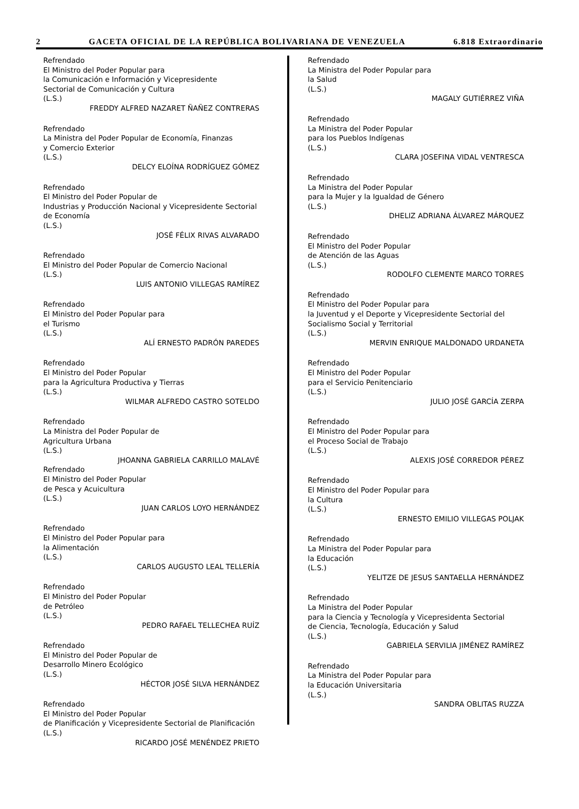2 GACETA OFICIAL DE LA REPÚBLICA BOLIVARIANA DE VENEZUELA 6.818 Extraordinario
Refrendado
El Ministro del Poder Popular para
la Comunicación e Información y Vicepresidente
Sectorial de Comunicación y Cultura
(L.S.)
FREDDY ALFRED NAZARET ÑAÑEZ CONTRERAS
Refrendado
La Ministra del Poder Popular de Economía, Finanzas
y Comercio Exterior
(L.S.)
DELCY ELOÍNA RODRÍGUEZ GÓMEZ
Refrendado
El Ministro del Poder Popular de
Industrias y Producción Nacional y Vicepresidente Sectorial
de Economía
(L.S.)
JOSÉ FÉLIX RIVAS ALVARADO
Refrendado
El Ministro del Poder Popular de Comercio Nacional
(L.S.)
LUIS ANTONIO VILLEGAS RAMÍREZ
Refrendado
El Ministro del Poder Popular para
el Turismo
(L.S.)
ALÍ ERNESTO PADRÓN PAREDES
Refrendado
El Ministro del Poder Popular
para la Agricultura Productiva y Tierras
(L.S.)
WILMAR ALFREDO CASTRO SOTELDO
Refrendado
La Ministra del Poder Popular de
Agricultura Urbana
(L.S.)
JHOANNA GABRIELA CARRILLO MALAVÉ
Refrendado
El Ministro del Poder Popular
de Pesca y Acuicultura
(L.S.)
JUAN CARLOS LOYO HERNÁNDEZ
Refrendado
El Ministro del Poder Popular para
la Alimentación
(L.S.)
CARLOS AUGUSTO LEAL TELLERÍA
Refrendado
El Ministro del Poder Popular
de Petróleo
(L.S.)
PEDRO RAFAEL TELLECHEA RUÍZ
Refrendado
El Ministro del Poder Popular de
Desarrollo Minero Ecológico
(L.S.)
HÉCTOR JOSÉ SILVA HERNÁNDEZ
Refrendado
El Ministro del Poder Popular
de Planificación y Vicepresidente Sectorial de Planificación
(L.S.)
RICARDO JOSÉ MENÉNDEZ PRIETO
Refrendado
La Ministra del Poder Popular para
la Salud
(L.S.)
MAGALY GUTIÉRREZ VIÑA
Refrendado
La Ministra del Poder Popular
para los Pueblos Indígenas
(L.S.)
CLARA JOSEFINA VIDAL VENTRESCA
Refrendado
La Ministra del Poder Popular
para la Mujer y la Igualdad de Género
(L.S.)
DHELIZ ADRIANA ÁLVAREZ MÁRQUEZ
Refrendado
El Ministro del Poder Popular
de Atención de las Aguas
(L.S.)
RODOLFO CLEMENTE MARCO TORRES
Refrendado
El Ministro del Poder Popular para
la Juventud y el Deporte y Vicepresidente Sectorial del
Socialismo Social y Territorial
(L.S.)
MERVIN ENRIQUE MALDONADO URDANETA
Refrendado
El Ministro del Poder Popular
para el Servicio Penitenciario
(L.S.)
JULIO JOSÉ GARCÍA ZERPA
Refrendado
El Ministro del Poder Popular para
el Proceso Social de Trabajo
(L.S.)
ALEXIS JOSÉ CORREDOR PÉREZ
Refrendado
El Ministro del Poder Popular para
la Cultura
(L.S.)
ERNESTO EMILIO VILLEGAS POLJAK
Refrendado
La Ministra del Poder Popular para
la Educación
(L.S.)
YELITZE DE JESUS SANTAELLA HERNÁNDEZ
Refrendado
La Ministra del Poder Popular
para la Ciencia y Tecnología y Vicepresidenta Sectorial
de Ciencia, Tecnología, Educación y Salud
(L.S.)
GABRIELA SERVILIA JIMÉNEZ RAMÍREZ
Refrendado
La Ministra del Poder Popular para
la Educación Universitaria
(L.S.)
SANDRA OBLITAS RUZZA